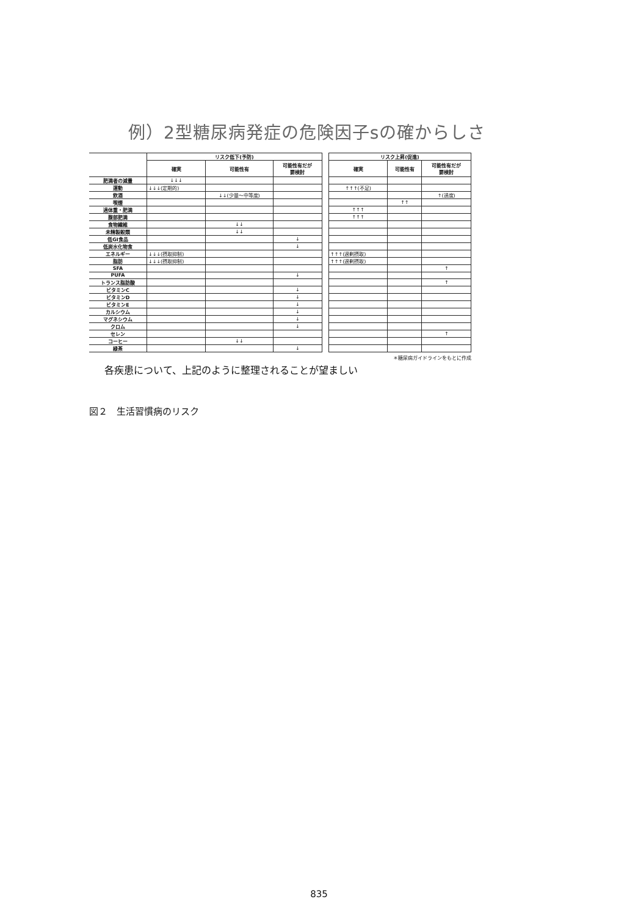例）2型糖尿病発症の危険因子sの確からしさ
| | リスク低下(予防) | | | | リスク上昇(促進) | | |
| --- | --- | --- | --- | --- | --- | --- | --- |
| | 確実 | 可能性有 | 可能性有だが 要検討 | | 確実 | 可能性有 | 可能性有だが 要検討 |
| 肥満者の減量 | ↓↓↓ | | | | | | |
| 運動 | ↓↓↓(定期的) | | | | ↑↑↑(不足) | | |
| 飲酒 | | ↓↓(少量～中等度) | | | | | ↑(過度) |
| 喫煙 | | | | | | ↑↑ | |
| 過体重・肥満 | | | | | ↑↑↑ | | |
| 腹部肥満 | | | | | ↑↑↑ | | |
| 食物繊維 | | ↓↓ | | | | | |
| 未精製穀類 | | ↓↓ | | | | | |
| 低GI食品 | | | ↓ | | | | |
| 低炭水化物食 | | | ↓ | | | | |
| エネルギー | ↓↓↓(摂取抑制) | | | | ↑↑↑(過剰摂取) | | |
| 脂肪 | ↓↓↓(摂取抑制) | | | | ↑↑↑(過剰摂取) | | |
| SFA | | | | | | | ↑ |
| PUFA | | | ↓ | | | | |
| トランス脂肪酸 | | | | | | | ↑ |
| ビタミンC | | | ↓ | | | | |
| ビタミンD | | | ↓ | | | | |
| ビタミンE | | | ↓ | | | | |
| カルシウム | | | ↓ | | | | |
| マグネシウム | | | ↓ | | | | |
| クロム | | | ↓ | | | | |
| セレン | | | | | | | ↑ |
| コーヒー | | ↓↓ | | | | | |
| 緑茶 | | | ↓ | | | | |
＊糖尿病ガイドラインをもとに作成
各疾患について、上記のように整理されることが望ましい
図２　生活習慣病のリスク
835